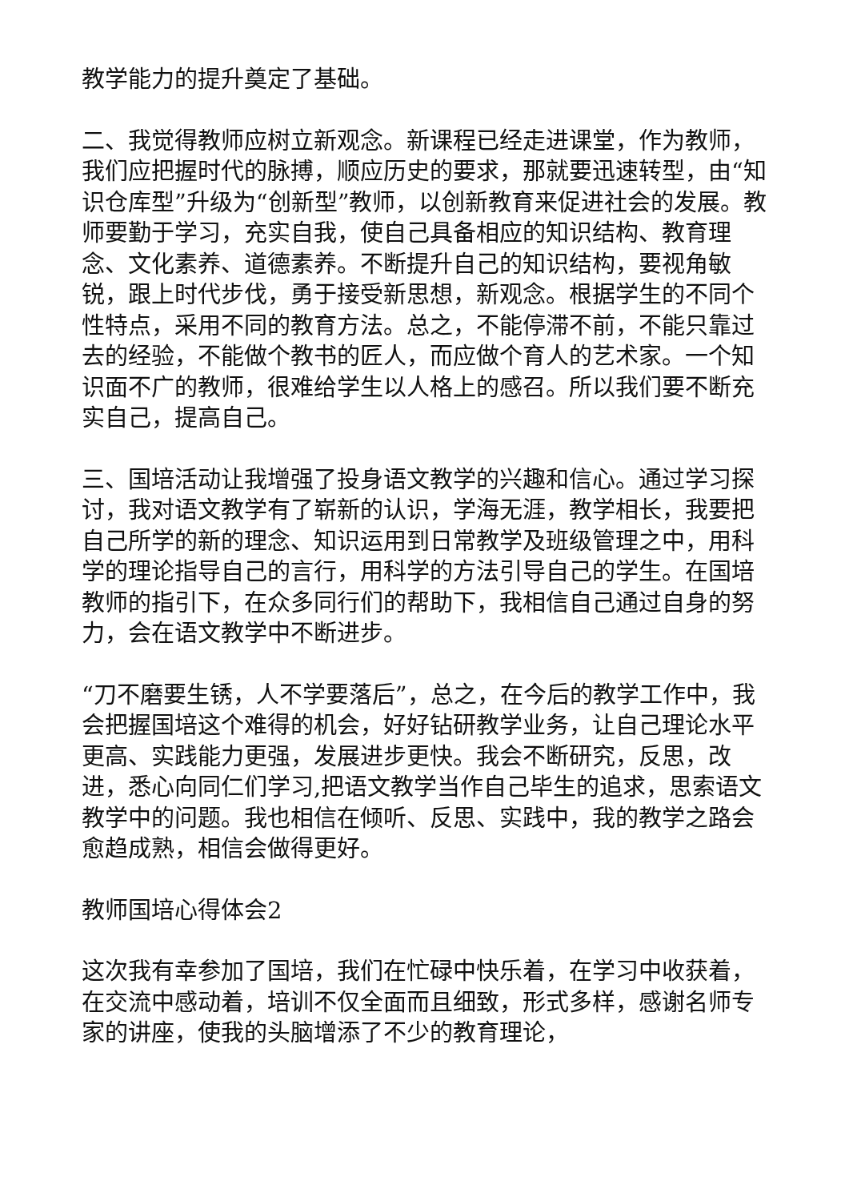教学能力的提升奠定了基础。
二、我觉得教师应树立新观念。新课程已经走进课堂，作为教师，我们应把握时代的脉搏，顺应历史的要求，那就要迅速转型，由“知识仓库型”升级为“创新型”教师，以创新教育来促进社会的发展。教师要勤于学习，充实自我，使自己具备相应的知识结构、教育理念、文化素养、道德素养。不断提升自己的知识结构，要视角敏锐，跟上时代步伐，勇于接受新思想，新观念。根据学生的不同个性特点，采用不同的教育方法。总之，不能停滞不前，不能只靠过去的经验，不能做个教书的匠人，而应做个育人的艺术家。一个知识面不广的教师，很难给学生以人格上的感召。所以我们要不断充实自己，提高自己。
三、国培活动让我增强了投身语文教学的兴趣和信心。通过学习探讨，我对语文教学有了崭新的认识，学海无涯，教学相长，我要把自己所学的新的理念、知识运用到日常教学及班级管理之中，用科学的理论指导自己的言行，用科学的方法引导自己的学生。在国培教师的指引下，在众多同行们的帮助下，我相信自己通过自身的努力，会在语文教学中不断进步。
“刀不磨要生锈，人不学要落后”，总之，在今后的教学工作中，我会把握国培这个难得的机会，好好钻研教学业务，让自己理论水平更高、实践能力更强，发展进步更快。我会不断研究，反思，改进，悉心向同仁们学习,把语文教学当作自己毕生的追求，思索语文教学中的问题。我也相信在倾听、反思、实践中，我的教学之路会愈趋成熟，相信会做得更好。
教师国培心得体会2
这次我有幸参加了国培，我们在忙碌中快乐着，在学习中收获着，在交流中感动着，培训不仅全面而且细致，形式多样，感谢名师专家的讲座，使我的头脑增添了不少的教育理论，